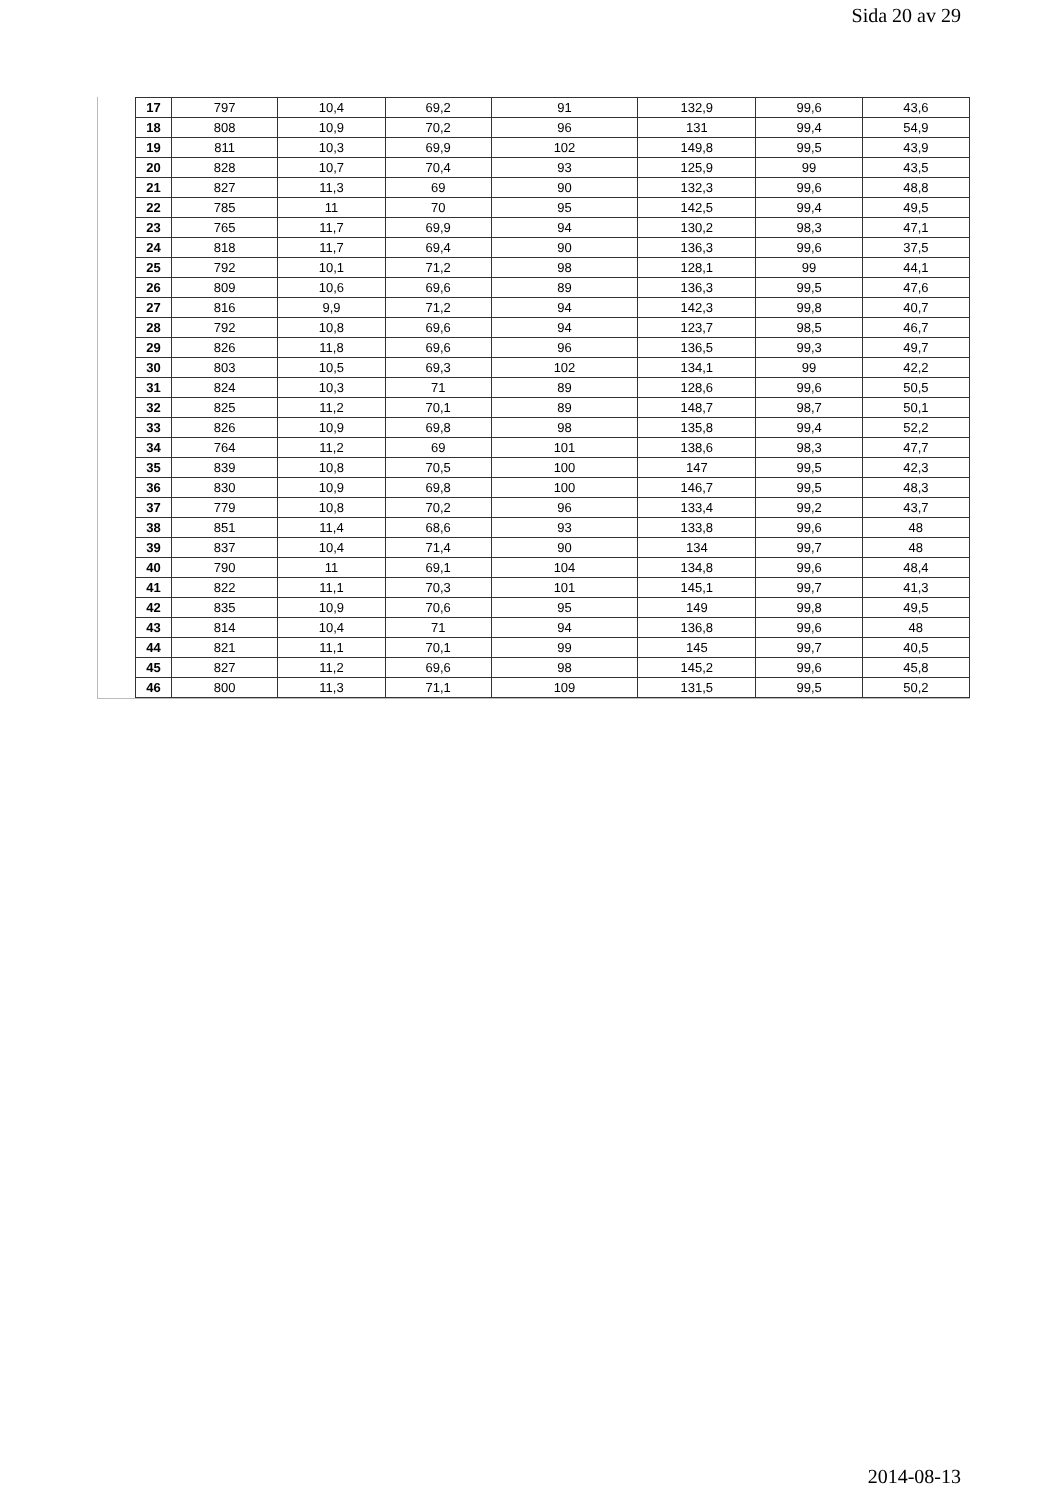Sida 20 av 29
| 17 | 797 | 10,4 | 69,2 | 91 | 132,9 | 99,6 | 43,6 |
| 18 | 808 | 10,9 | 70,2 | 96 | 131 | 99,4 | 54,9 |
| 19 | 811 | 10,3 | 69,9 | 102 | 149,8 | 99,5 | 43,9 |
| 20 | 828 | 10,7 | 70,4 | 93 | 125,9 | 99 | 43,5 |
| 21 | 827 | 11,3 | 69 | 90 | 132,3 | 99,6 | 48,8 |
| 22 | 785 | 11 | 70 | 95 | 142,5 | 99,4 | 49,5 |
| 23 | 765 | 11,7 | 69,9 | 94 | 130,2 | 98,3 | 47,1 |
| 24 | 818 | 11,7 | 69,4 | 90 | 136,3 | 99,6 | 37,5 |
| 25 | 792 | 10,1 | 71,2 | 98 | 128,1 | 99 | 44,1 |
| 26 | 809 | 10,6 | 69,6 | 89 | 136,3 | 99,5 | 47,6 |
| 27 | 816 | 9,9 | 71,2 | 94 | 142,3 | 99,8 | 40,7 |
| 28 | 792 | 10,8 | 69,6 | 94 | 123,7 | 98,5 | 46,7 |
| 29 | 826 | 11,8 | 69,6 | 96 | 136,5 | 99,3 | 49,7 |
| 30 | 803 | 10,5 | 69,3 | 102 | 134,1 | 99 | 42,2 |
| 31 | 824 | 10,3 | 71 | 89 | 128,6 | 99,6 | 50,5 |
| 32 | 825 | 11,2 | 70,1 | 89 | 148,7 | 98,7 | 50,1 |
| 33 | 826 | 10,9 | 69,8 | 98 | 135,8 | 99,4 | 52,2 |
| 34 | 764 | 11,2 | 69 | 101 | 138,6 | 98,3 | 47,7 |
| 35 | 839 | 10,8 | 70,5 | 100 | 147 | 99,5 | 42,3 |
| 36 | 830 | 10,9 | 69,8 | 100 | 146,7 | 99,5 | 48,3 |
| 37 | 779 | 10,8 | 70,2 | 96 | 133,4 | 99,2 | 43,7 |
| 38 | 851 | 11,4 | 68,6 | 93 | 133,8 | 99,6 | 48 |
| 39 | 837 | 10,4 | 71,4 | 90 | 134 | 99,7 | 48 |
| 40 | 790 | 11 | 69,1 | 104 | 134,8 | 99,6 | 48,4 |
| 41 | 822 | 11,1 | 70,3 | 101 | 145,1 | 99,7 | 41,3 |
| 42 | 835 | 10,9 | 70,6 | 95 | 149 | 99,8 | 49,5 |
| 43 | 814 | 10,4 | 71 | 94 | 136,8 | 99,6 | 48 |
| 44 | 821 | 11,1 | 70,1 | 99 | 145 | 99,7 | 40,5 |
| 45 | 827 | 11,2 | 69,6 | 98 | 145,2 | 99,6 | 45,8 |
| 46 | 800 | 11,3 | 71,1 | 109 | 131,5 | 99,5 | 50,2 |
2014-08-13